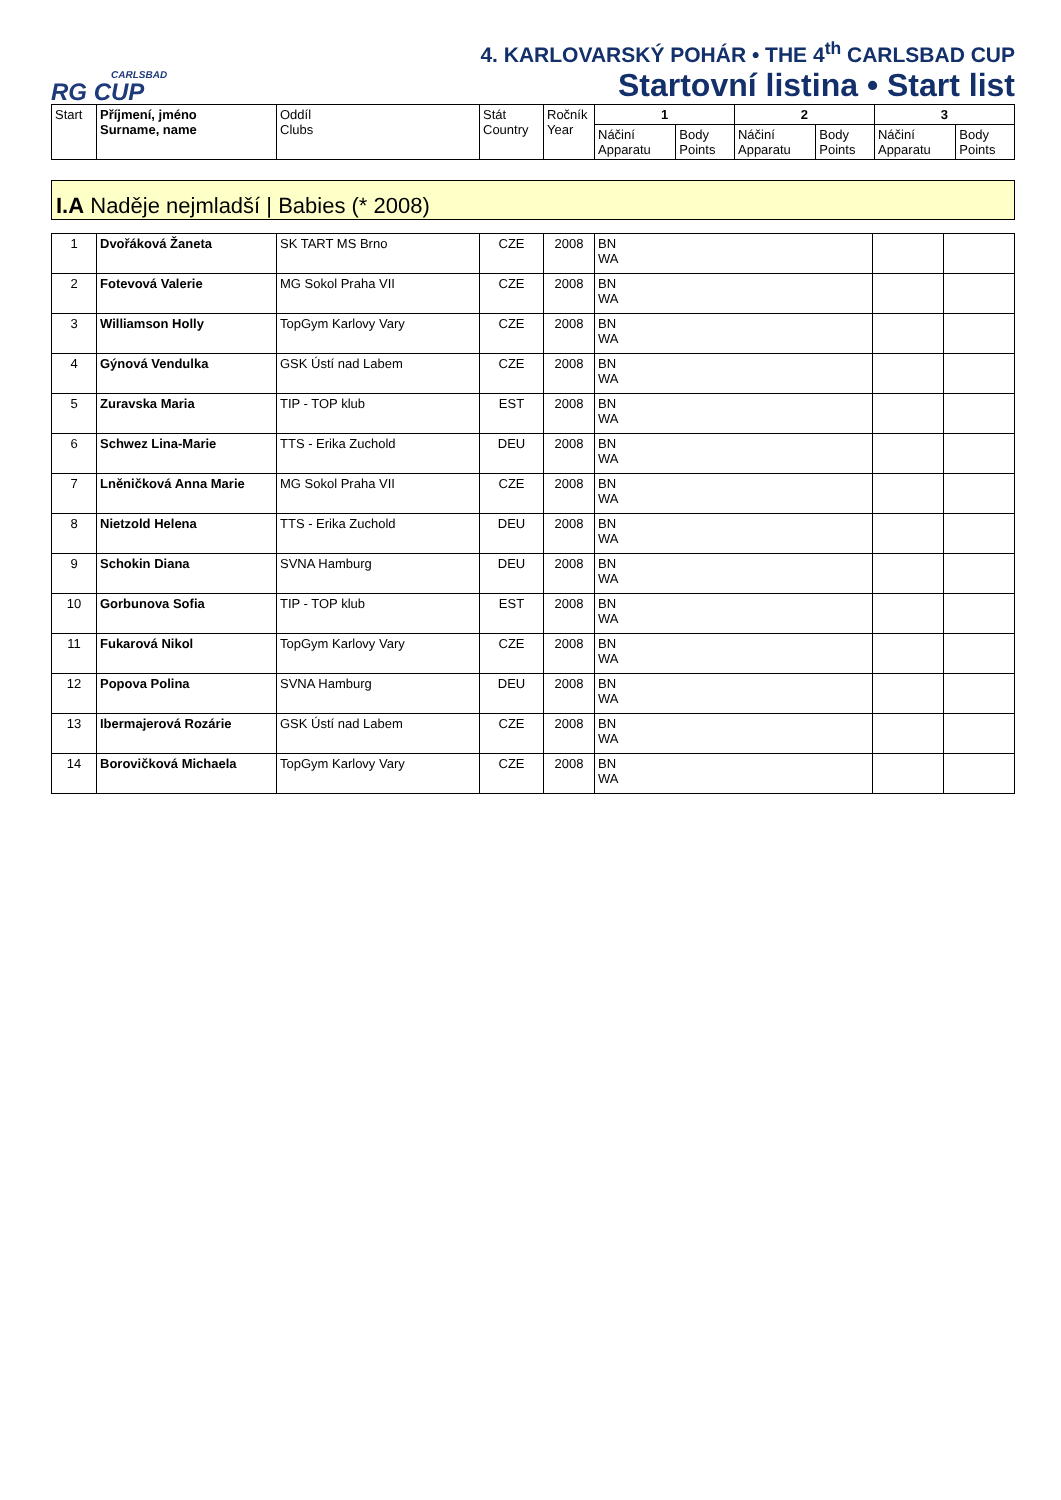CARLSBAD
RG CUP
4. KARLOVARSKÝ POHÁR • THE 4<sup>th</sup> CARLSBAD CUP
Startovní listina • Start list
| Start | Příjmení, jméno Surname, name | Oddíl Clubs | Stát Country | Ročník Year | 1 | | 2 | | 3 | |
| --- | --- | --- | --- | --- | --- | --- | --- | --- | --- | --- |
| | | | | | Náčiní Apparatu | Body Points | Náčiní Apparatu | Body Points | Náčiní Apparatu | Body Points |
I.A Naděje nejmladší | Babies (* 2008)
| 1 | Dvořáková Žaneta | SK TART MS Brno | CZE | 2008 | BN WA | | |
| 2 | Fotevová Valerie | MG Sokol Praha VII | CZE | 2008 | BN WA | | |
| 3 | Williamson Holly | TopGym Karlovy Vary | CZE | 2008 | BN WA | | |
| 4 | Gýnová Vendulka | GSK Ústí nad Labem | CZE | 2008 | BN WA | | |
| 5 | Zuravska Maria | TIP - TOP klub | EST | 2008 | BN WA | | |
| 6 | Schwez Lina-Marie | TTS - Erika Zuchold | DEU | 2008 | BN WA | | |
| 7 | Lněničková Anna Marie | MG Sokol Praha VII | CZE | 2008 | BN WA | | |
| 8 | Nietzold Helena | TTS - Erika Zuchold | DEU | 2008 | BN WA | | |
| 9 | Schokin Diana | SVNA Hamburg | DEU | 2008 | BN WA | | |
| 10 | Gorbunova Sofia | TIP - TOP klub | EST | 2008 | BN WA | | |
| 11 | Fukarová Nikol | TopGym Karlovy Vary | CZE | 2008 | BN WA | | |
| 12 | Popova Polina | SVNA Hamburg | DEU | 2008 | BN WA | | |
| 13 | Ibermajerová Rozárie | GSK Ústí nad Labem | CZE | 2008 | BN WA | | |
| 14 | Borovičková Michaela | TopGym Karlovy Vary | CZE | 2008 | BN WA | | |